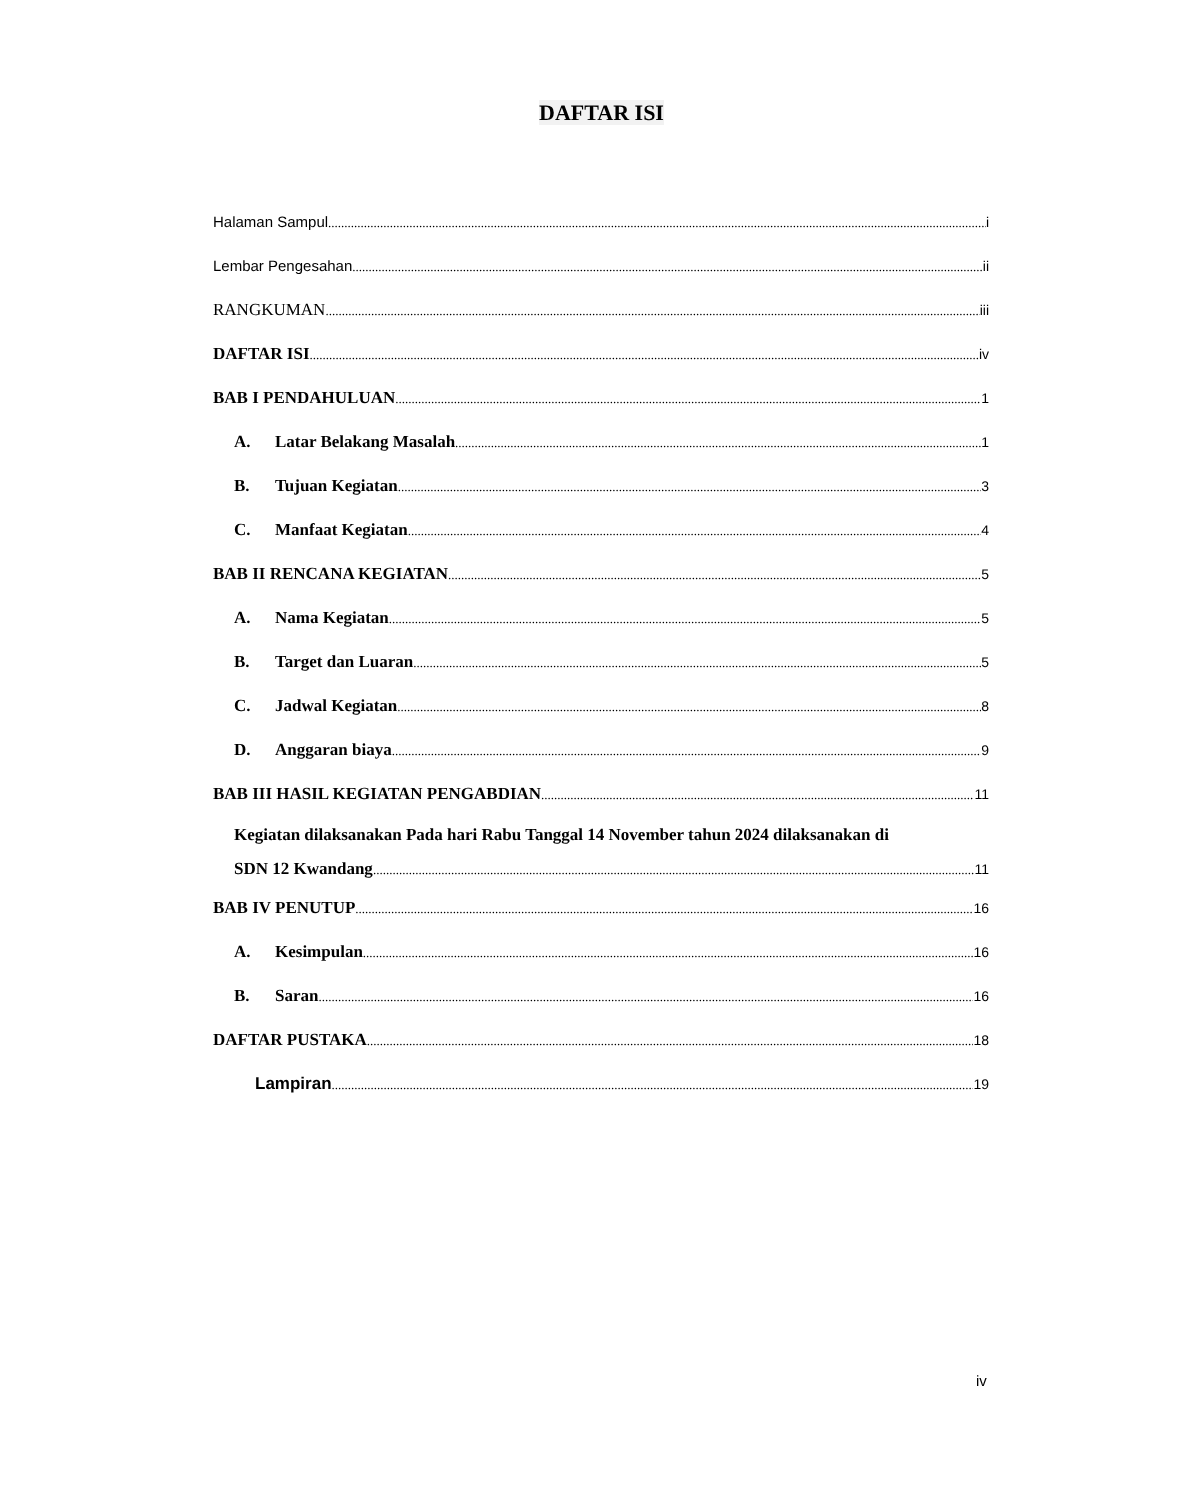DAFTAR ISI
Halaman Sampul i
Lembar Pengesahan ii
RANGKUMAN iii
DAFTAR ISI iv
BAB I PENDAHULUAN 1
A. Latar Belakang Masalah 1
B. Tujuan Kegiatan 3
C. Manfaat Kegiatan 4
BAB II RENCANA KEGIATAN 5
A. Nama Kegiatan 5
B. Target dan Luaran 5
C. Jadwal Kegiatan 8
D. Anggaran biaya 9
BAB III HASIL KEGIATAN PENGABDIAN 11
Kegiatan dilaksanakan Pada hari Rabu Tanggal 14 November tahun 2024 dilaksanakan di
SDN 12 Kwandang 11
BAB IV PENUTUP 16
A. Kesimpulan 16
B. Saran 16
DAFTAR PUSTAKA 18
Lampiran 19
iv